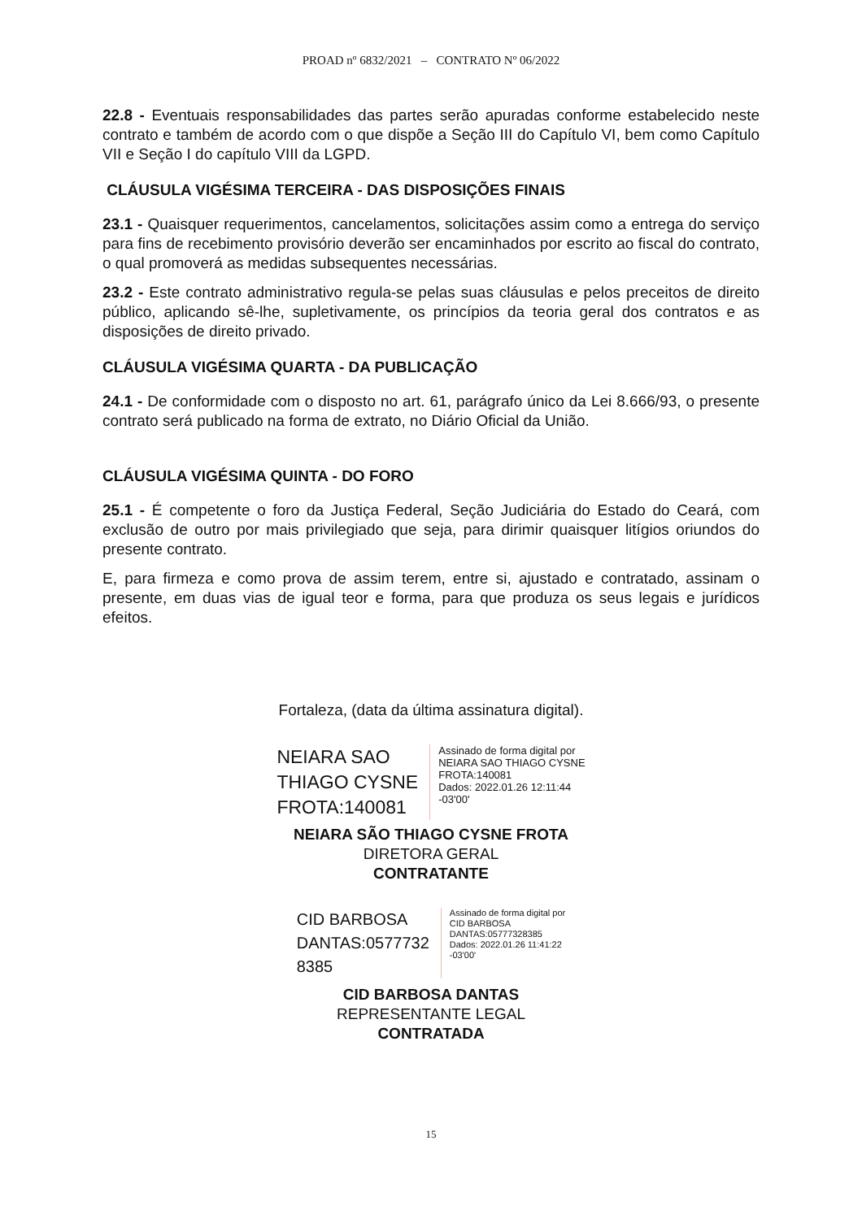PROAD nº 6832/2021 – CONTRATO Nº 06/2022
22.8 - Eventuais responsabilidades das partes serão apuradas conforme estabelecido neste contrato e também de acordo com o que dispõe a Seção III do Capítulo VI, bem como Capítulo VII e Seção I do capítulo VIII da LGPD.
CLÁUSULA VIGÉSIMA TERCEIRA - DAS DISPOSIÇÕES FINAIS
23.1 - Quaisquer requerimentos, cancelamentos, solicitações assim como a entrega do serviço para fins de recebimento provisório deverão ser encaminhados por escrito ao fiscal do contrato, o qual promoverá as medidas subsequentes necessárias.
23.2 - Este contrato administrativo regula-se pelas suas cláusulas e pelos preceitos de direito público, aplicando sê-lhe, supletivamente, os princípios da teoria geral dos contratos e as disposições de direito privado.
CLÁUSULA VIGÉSIMA QUARTA - DA PUBLICAÇÃO
24.1 - De conformidade com o disposto no art. 61, parágrafo único da Lei 8.666/93, o presente contrato será publicado na forma de extrato, no Diário Oficial da União.
CLÁUSULA VIGÉSIMA QUINTA - DO FORO
25.1 - É competente o foro da Justiça Federal, Seção Judiciária do Estado do Ceará, com exclusão de outro por mais privilegiado que seja, para dirimir quaisquer litígios oriundos do presente contrato.
E, para firmeza e como prova de assim terem, entre si, ajustado e contratado, assinam o presente, em duas vias de igual teor e forma, para que produza os seus legais e jurídicos efeitos.
Fortaleza, (data da última assinatura digital).
NEIARA SAO
THIAGO CYSNE
FROTA:140081
Assinado de forma digital por
NEIARA SAO THIAGO CYSNE
FROTA:140081
Dados: 2022.01.26 12:11:44
-03'00'
NEIARA SÃO THIAGO CYSNE FROTA
DIRETORA GERAL
CONTRATANTE
CID BARBOSA
DANTAS:0577732
8385
Assinado de forma digital por
CID BARBOSA
DANTAS:05777328385
Dados: 2022.01.26 11:41:22
-03'00'
CID BARBOSA DANTAS
REPRESENTANTE LEGAL
CONTRATADA
15